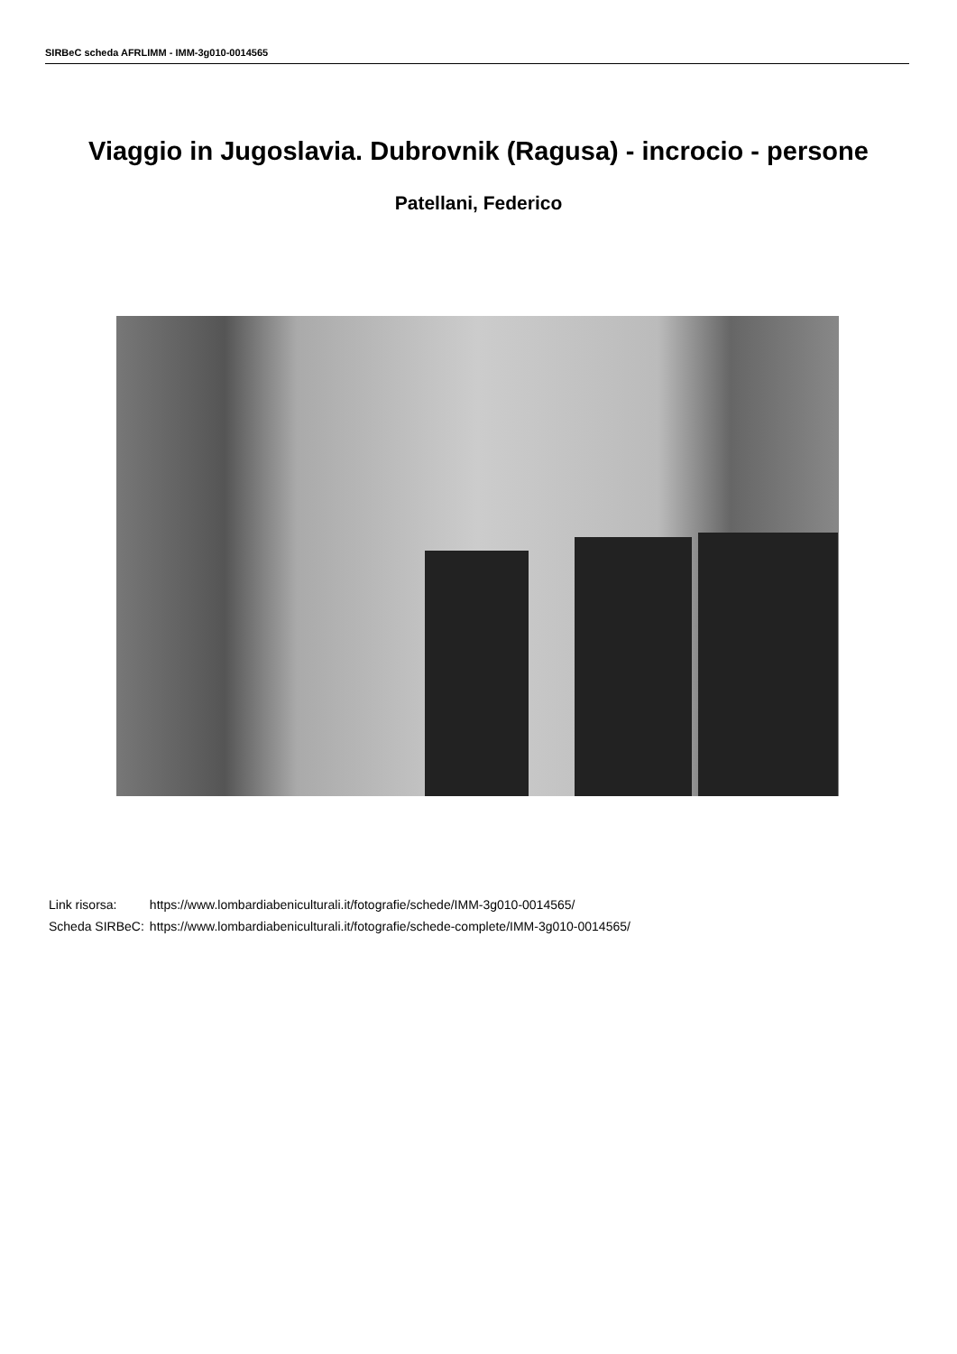SIRBeC scheda AFRLIMM - IMM-3g010-0014565
Viaggio in Jugoslavia. Dubrovnik (Ragusa) - incrocio - persone
Patellani, Federico
| Link risorsa: | https://www.lombardiabeniculturali.it/fotografie/schede/IMM-3g010-0014565/ |
| Scheda SIRBeC: | https://www.lombardiabeniculturali.it/fotografie/schede-complete/IMM-3g010-0014565/ |